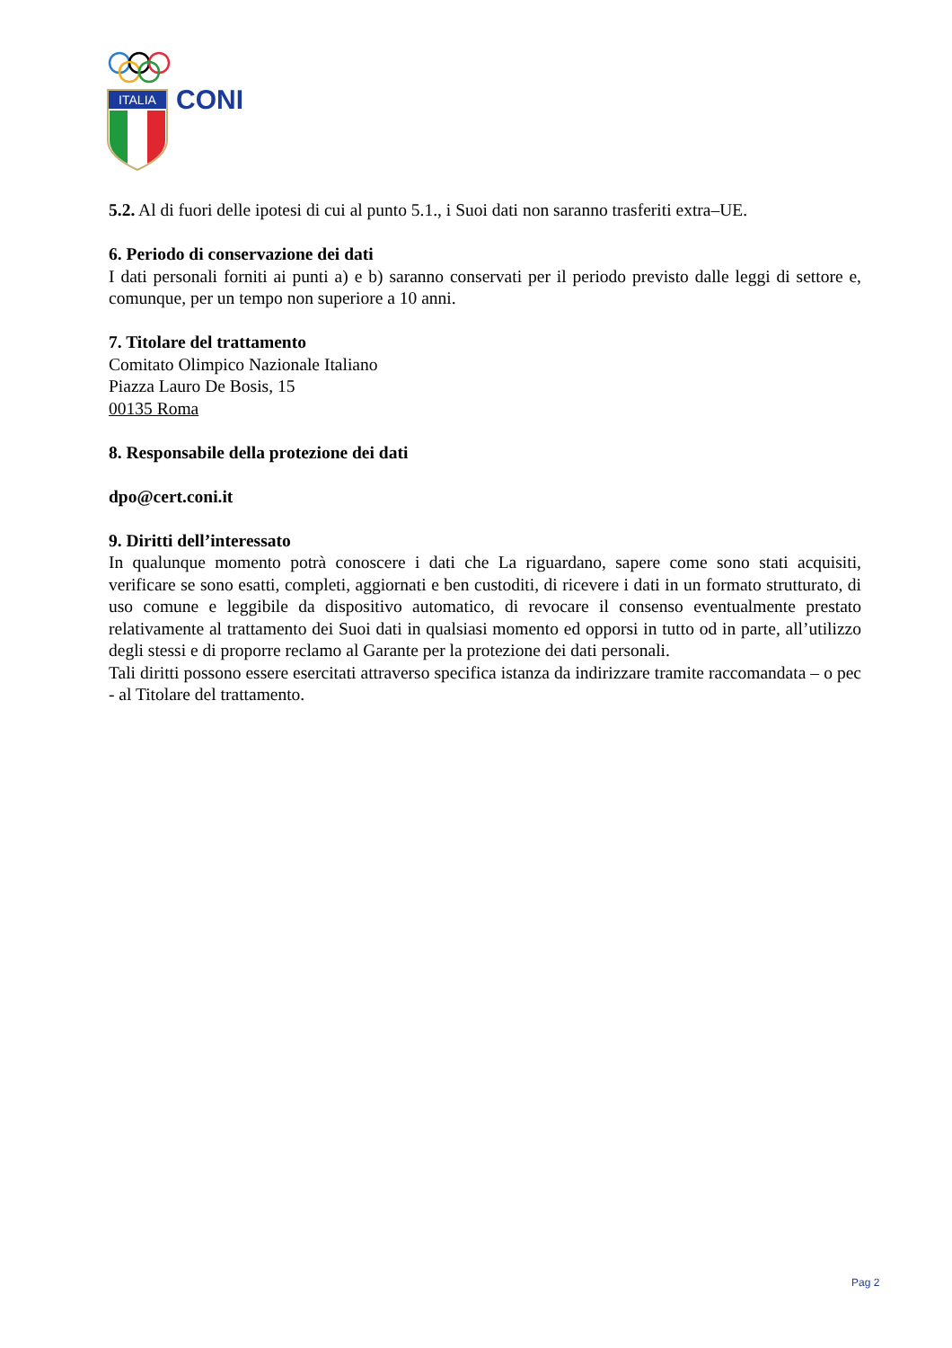ITALIA
CONI
5.2. Al di fuori delle ipotesi di cui al punto 5.1., i Suoi dati non saranno trasferiti extra–UE.
6. Periodo di conservazione dei dati
I dati personali forniti ai punti a) e b) saranno conservati per il periodo previsto dalle leggi di settore e, comunque, per un tempo non superiore a 10 anni.
7. Titolare del trattamento
Comitato Olimpico Nazionale Italiano
Piazza Lauro De Bosis, 15
00135 Roma
8. Responsabile della protezione dei dati
dpo@cert.coni.it
9. Diritti dell’interessato
In qualunque momento potrà conoscere i dati che La riguardano, sapere come sono stati acquisiti, verificare se sono esatti, completi, aggiornati e ben custoditi, di ricevere i dati in un formato strutturato, di uso comune e leggibile da dispositivo automatico, di revocare il consenso eventualmente prestato relativamente al trattamento dei Suoi dati in qualsiasi momento ed opporsi in tutto od in parte, all’utilizzo degli stessi e di proporre reclamo al Garante per la protezione dei dati personali.
Tali diritti possono essere esercitati attraverso specifica istanza da indirizzare tramite raccomandata – o pec - al Titolare del trattamento.
Pag 2